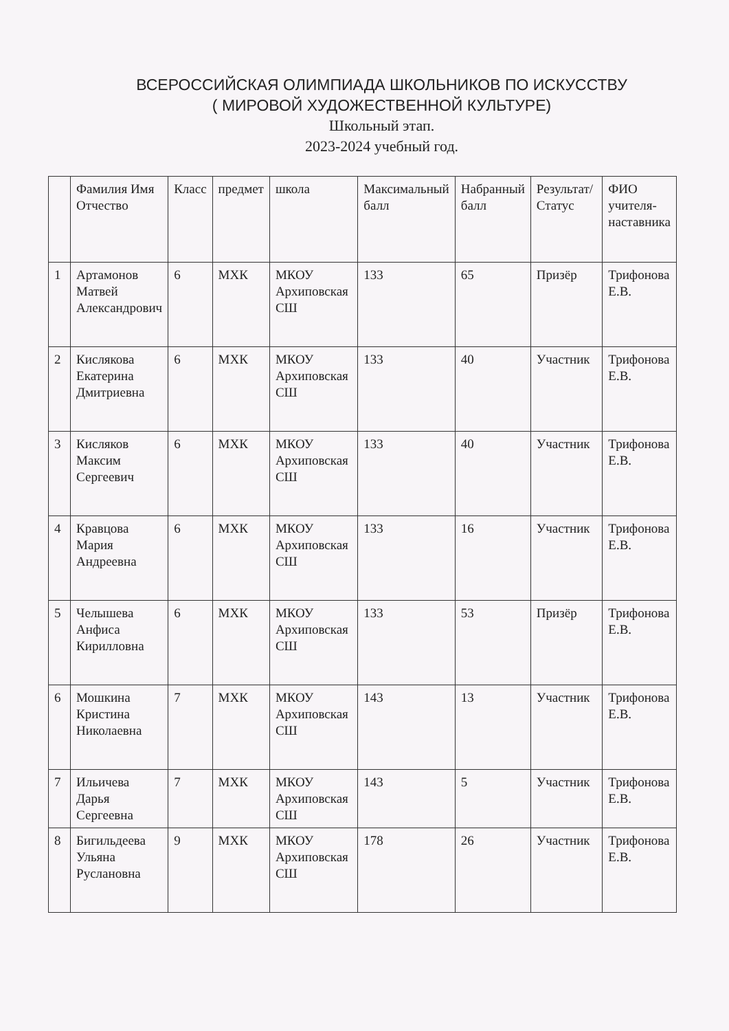ВСЕРОССИЙСКАЯ ОЛИМПИАДА ШКОЛЬНИКОВ ПО ИСКУССТВУ
( МИРОВОЙ ХУДОЖЕСТВЕННОЙ КУЛЬТУРЕ)
Школьный этап.
2023-2024 учебный год.
| | Фамилия Имя Отчество | Класс | предмет | школа | Максимальный балл | Набранный балл | Результат/ Статус | ФИО учителя-наставника |
| --- | --- | --- | --- | --- | --- | --- | --- | --- |
| 1 | Артамонов Матвей Александрович | 6 | МХК | МКОУ Архиповская СШ | 133 | 65 | Призёр | Трифонова Е.В. |
| 2 | Кислякова Екатерина Дмитриевна | 6 | МХК | МКОУ Архиповская СШ | 133 | 40 | Участник | Трифонова Е.В. |
| 3 | Кисляков Максим Сергеевич | 6 | МХК | МКОУ Архиповская СШ | 133 | 40 | Участник | Трифонова Е.В. |
| 4 | Кравцова Мария Андреевна | 6 | МХК | МКОУ Архиповская СШ | 133 | 16 | Участник | Трифонова Е.В. |
| 5 | Челышева Анфиса Кирилловна | 6 | МХК | МКОУ Архиповская СШ | 133 | 53 | Призёр | Трифонова Е.В. |
| 6 | Мошкина Кристина Николаевна | 7 | МХК | МКОУ Архиповская СШ | 143 | 13 | Участник | Трифонова Е.В. |
| 7 | Ильичева Дарья Сергеевна | 7 | МХК | МКОУ Архиповская СШ | 143 | 5 | Участник | Трифонова Е.В. |
| 8 | Бигильдеева Ульяна Руслановна | 9 | МХК | МКОУ Архиповская СШ | 178 | 26 | Участник | Трифонова Е.В. |